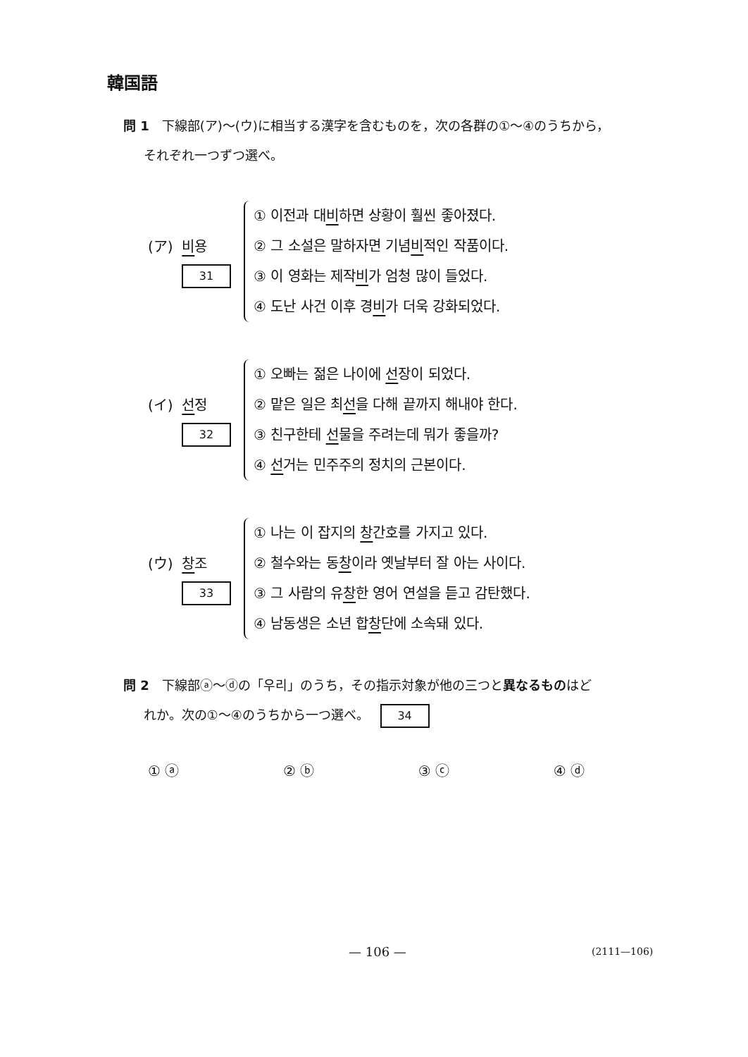韓国語
問 1 下線部(ア)～(ウ)に相当する漢字を含むものを，次の各群の①～④のうちから，
それぞれ一つずつ選べ。
(ア) 비용
31
① 이전과 대비하면 상황이 훨씬 좋아졌다.
② 그 소설은 말하자면 기념비적인 작품이다.
③ 이 영화는 제작비가 엄청 많이 들었다.
④ 도난 사건 이후 경비가 더욱 강화되었다.
(イ) 선정
32
① 오빠는 젊은 나이에 선장이 되었다.
② 맡은 일은 최선을 다해 끝까지 해내야 한다.
③ 친구한테 선물을 주려는데 뭐가 좋을까?
④ 선거는 민주주의 정치의 근본이다.
(ウ) 창조
33
① 나는 이 잡지의 창간호를 가지고 있다.
② 철수와는 동창이라 옛날부터 잘 아는 사이다.
③ 그 사람의 유창한 영어 연설을 듣고 감탄했다.
④ 남동생은 소년 합창단에 소속돼 있다.
問 2 下線部ⓐ～ⓓの「우리」のうち，その指示対象が他の三つと異なるもの はど
れか。次の①～④のうちから一つ選べ。 34
① ⓐ ② ⓑ ③ ⓒ ④ ⓓ
— 106 — (2111—106)